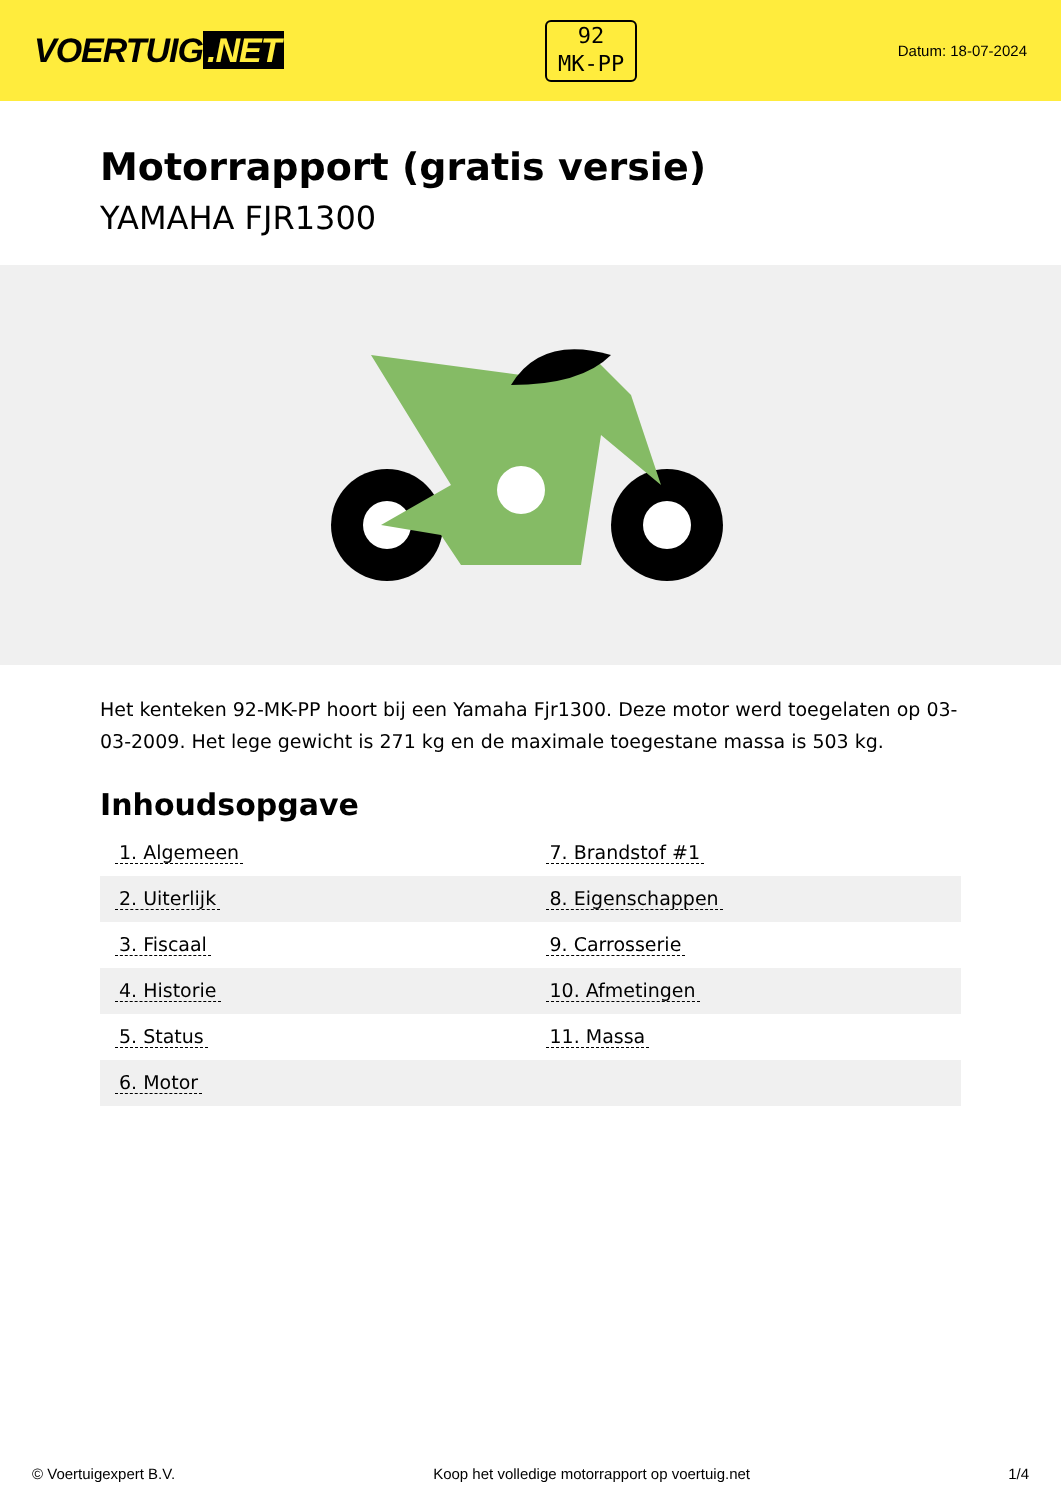VOERTUIG.NET
92
MK-PP
Datum: 18-07-2024
Motorrapport (gratis versie)
YAMAHA FJR1300
Het kenteken 92-MK-PP hoort bij een Yamaha Fjr1300. Deze motor werd toegelaten op 03-03-2009. Het lege gewicht is 271 kg en de maximale toegestane massa is 503 kg.
Inhoudsopgave
| 1. Algemeen | 7. Brandstof #1 |
| 2. Uiterlijk | 8. Eigenschappen |
| 3. Fiscaal | 9. Carrosserie |
| 4. Historie | 10. Afmetingen |
| 5. Status | 11. Massa |
| 6. Motor | |
© Voertuigexpert B.V. Koop het volledige motorrapport op voertuig.net 1/4